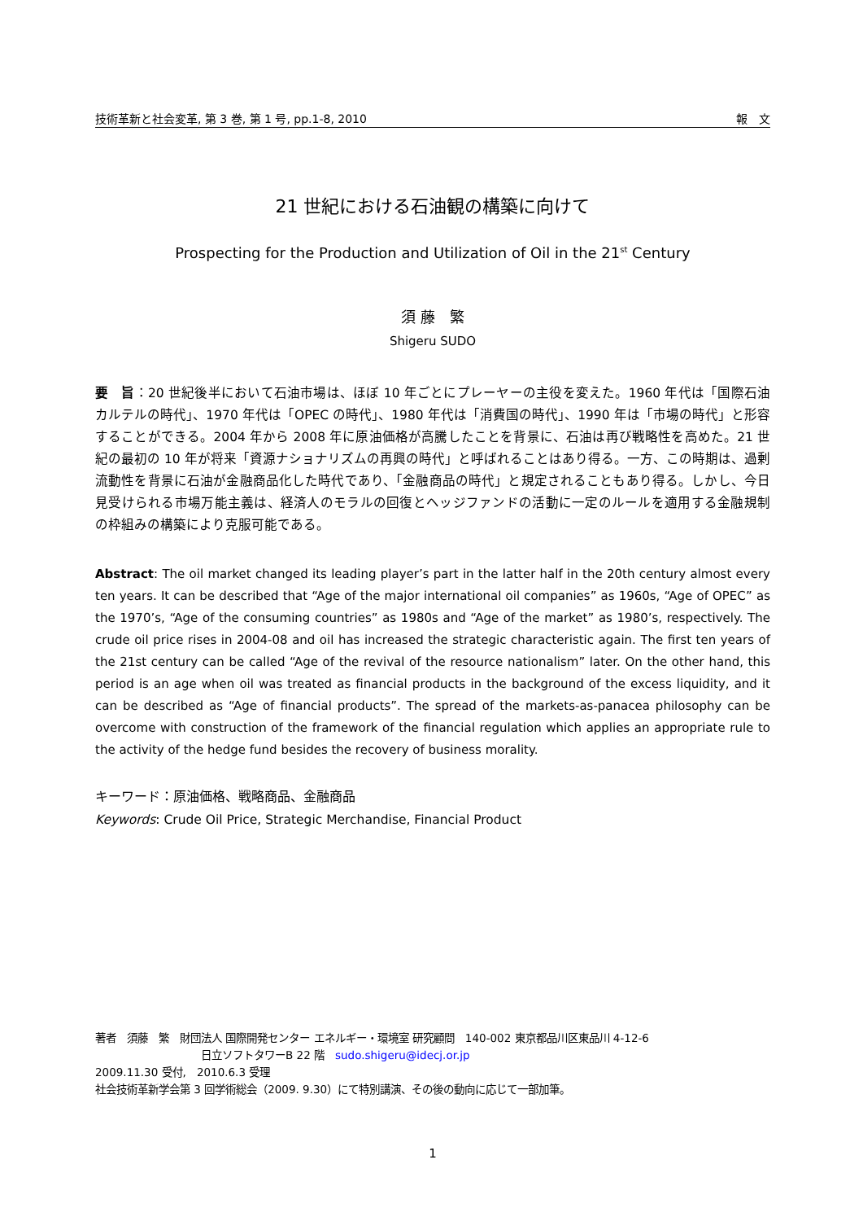技術革新と社会変革, 第 3 巻, 第 1 号, pp.1-8, 2010 報　文
21 世紀における石油観の構築に向けて
Prospecting for the Production and Utilization of Oil in the 21<sup>st</sup> Century
須 藤　繁
Shigeru SUDO
要　旨：20 世紀後半において石油市場は、ほぼ 10 年ごとにプレーヤーの主役を変えた。1960 年代は「国際石油カルテルの時代」、1970 年代は「OPEC の時代」、1980 年代は「消費国の時代」、1990 年は「市場の時代」と形容することができる。2004 年から 2008 年に原油価格が高騰したことを背景に、石油は再び戦略性を高めた。21 世紀の最初の 10 年が将来「資源ナショナリズムの再興の時代」と呼ばれることはあり得る。一方、この時期は、過剰流動性を背景に石油が金融商品化した時代であり、「金融商品の時代」と規定されることもあり得る。しかし、今日見受けられる市場万能主義は、経済人のモラルの回復とヘッジファンドの活動に一定のルールを適用する金融規制の枠組みの構築により克服可能である。
Abstract: The oil market changed its leading player’s part in the latter half in the 20th century almost every ten years. It can be described that “Age of the major international oil companies” as 1960s, “Age of OPEC” as the 1970’s, “Age of the consuming countries” as 1980s and “Age of the market” as 1980’s, respectively. The crude oil price rises in 2004-08 and oil has increased the strategic characteristic again. The first ten years of the 21st century can be called “Age of the revival of the resource nationalism” later. On the other hand, this period is an age when oil was treated as financial products in the background of the excess liquidity, and it can be described as “Age of financial products”. The spread of the markets-as-panacea philosophy can be overcome with construction of the framework of the financial regulation which applies an appropriate rule to the activity of the hedge fund besides the recovery of business morality.
キーワード：原油価格、戦略商品、金融商品
Keywords: Crude Oil Price, Strategic Merchandise, Financial Product
著者　須藤　繁　財団法人 国際開発センター エネルギー・環境室 研究顧問　140-002 東京都品川区東品川 4-12-6
日立ソフトタワーB 22 階　sudo.shigeru@idecj.or.jp
2009.11.30 受付,　2010.6.3 受理
社会技術革新学会第 3 回学術総会（2009. 9.30）にて特別講演、その後の動向に応じて一部加筆。
1